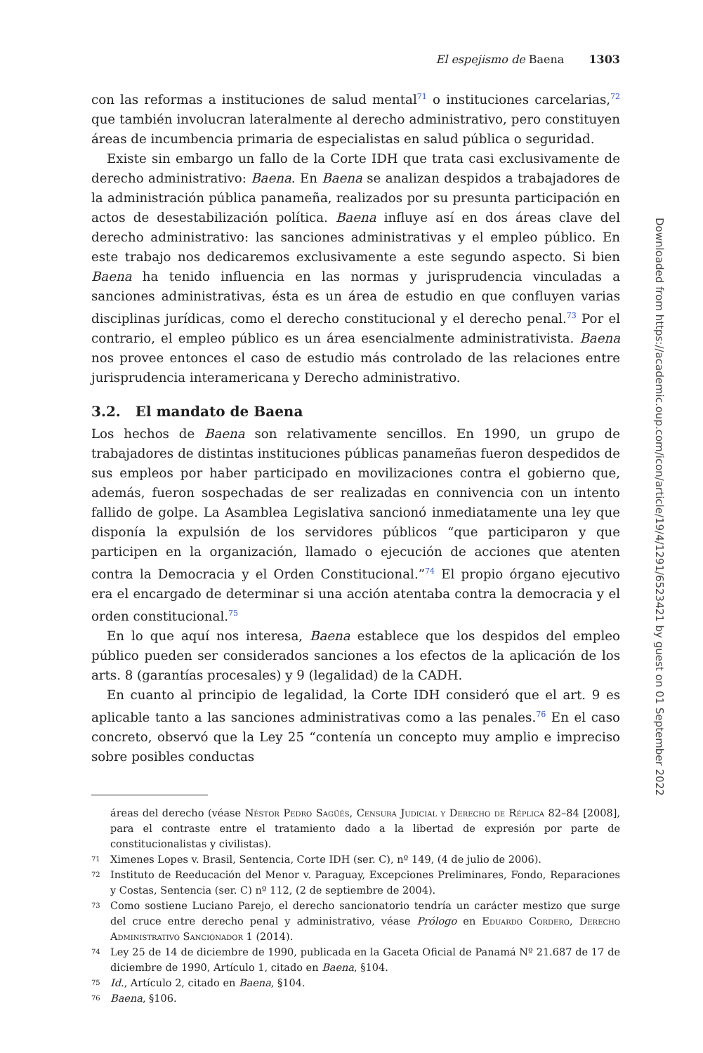El espejismo de Baena 1303
con las reformas a instituciones de salud mental<sup>71</sup> o instituciones carcelarias,<sup>72</sup> que también involucran lateralmente al derecho administrativo, pero constituyen áreas de incumbencia primaria de especialistas en salud pública o seguridad.
Existe sin embargo un fallo de la Corte IDH que trata casi exclusivamente de derecho administrativo: Baena. En Baena se analizan despidos a trabajadores de la administración pública panameña, realizados por su presunta participación en actos de desestabilización política. Baena influye así en dos áreas clave del derecho administrativo: las sanciones administrativas y el empleo público. En este trabajo nos dedicaremos exclusivamente a este segundo aspecto. Si bien Baena ha tenido influencia en las normas y jurisprudencia vinculadas a sanciones administrativas, ésta es un área de estudio en que confluyen varias disciplinas jurídicas, como el derecho constitucional y el derecho penal.<sup>73</sup> Por el contrario, el empleo público es un área esencialmente administrativista. Baena nos provee entonces el caso de estudio más controlado de las relaciones entre jurisprudencia interamericana y Derecho administrativo.
3.2. El mandato de Baena
Los hechos de Baena son relativamente sencillos. En 1990, un grupo de trabajadores de distintas instituciones públicas panameñas fueron despedidos de sus empleos por haber participado en movilizaciones contra el gobierno que, además, fueron sospechadas de ser realizadas en connivencia con un intento fallido de golpe. La Asamblea Legislativa sancionó inmediatamente una ley que disponía la expulsión de los servidores públicos “que participaron y que participen en la organización, llamado o ejecución de acciones que atenten contra la Democracia y el Orden Constitucional.”<sup>74</sup> El propio órgano ejecutivo era el encargado de determinar si una acción atentaba contra la democracia y el orden constitucional.<sup>75</sup>
En lo que aquí nos interesa, Baena establece que los despidos del empleo público pueden ser considerados sanciones a los efectos de la aplicación de los arts. 8 (garantías procesales) y 9 (legalidad) de la CADH.
En cuanto al principio de legalidad, la Corte IDH consideró que el art. 9 es aplicable tanto a las sanciones administrativas como a las penales.<sup>76</sup> En el caso concreto, observó que la Ley 25 “contenía un concepto muy amplio e impreciso sobre posibles conductas
áreas del derecho (véase Néstor Pedro Sagüés, Censura Judicial y Derecho de Réplica 82–84 [2008], para el contraste entre el tratamiento dado a la libertad de expresión por parte de constitucionalistas y civilistas).
71 Ximenes Lopes v. Brasil, Sentencia, Corte IDH (ser. C), nº 149, (4 de julio de 2006).
72 Instituto de Reeducación del Menor v. Paraguay, Excepciones Preliminares, Fondo, Reparaciones y Costas, Sentencia (ser. C) nº 112, (2 de septiembre de 2004).
73 Como sostiene Luciano Parejo, el derecho sancionatorio tendría un carácter mestizo que surge del cruce entre derecho penal y administrativo, véase Prólogo en Eduardo Cordero, Derecho Administrativo Sancionador 1 (2014).
74 Ley 25 de 14 de diciembre de 1990, publicada en la Gaceta Oficial de Panamá Nº 21.687 de 17 de diciembre de 1990, Artículo 1, citado en Baena, §104.
75 Id., Artículo 2, citado en Baena, §104.
76 Baena, §106.
Downloaded from https://academic.oup.com/icon/article/19/4/1291/6523421 by guest on 01 September 2022